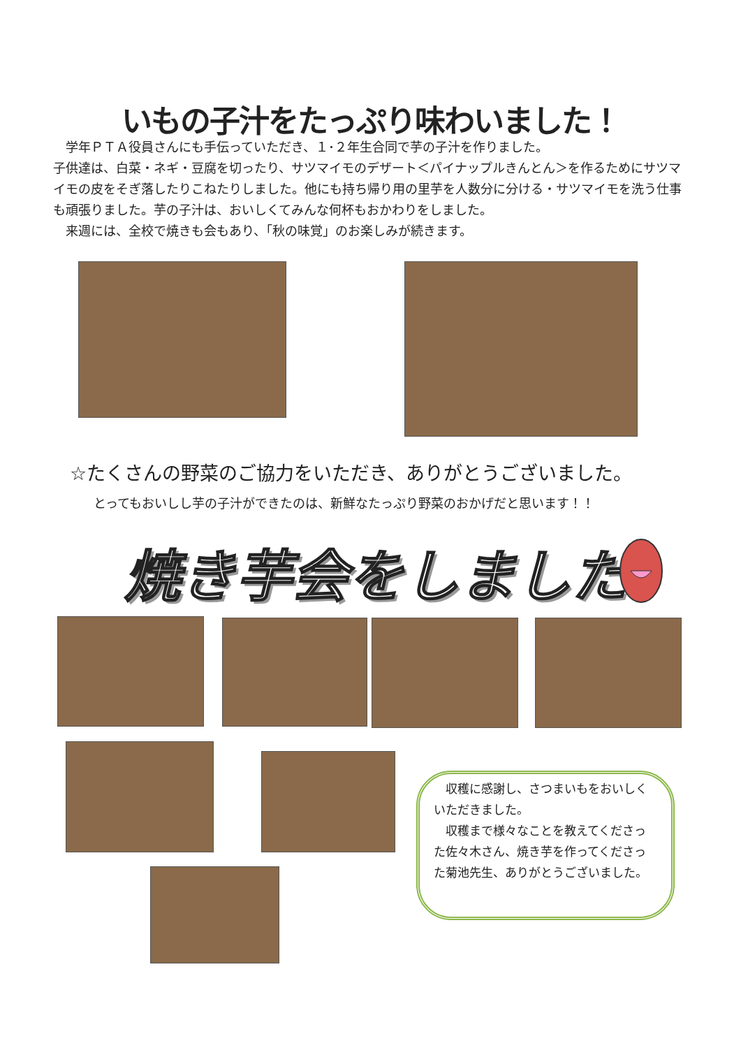いもの子汁をたっぷり味わいました！
　学年ＰＴＡ役員さんにも手伝っていただき、１･２年生合同で芋の子汁を作りました。
子供達は、白菜・ネギ・豆腐を切ったり、サツマイモのデザート＜パイナップルきんとん＞を作るためにサツマイモの皮をそぎ落したりこねたりしました。他にも持ち帰り用の里芋を人数分に分ける・サツマイモを洗う仕事も頑張りました。芋の子汁は、おいしくてみんな何杯もおかわりをしました。
　来週には、全校で焼きも会もあり、「秋の味覚」のお楽しみが続きます。
☆たくさんの野菜のご協力をいただき、ありがとうございました。
とってもおいしし芋の子汁ができたのは、新鮮なたっぷり野菜のおかげだと思います！！
焼き芋会をしました
　収穫に感謝し、さつまいもをおいしくいただきました。
　収穫まで様々なことを教えてくださった佐々木さん、焼き芋を作ってくださった菊池先生、ありがとうございました。